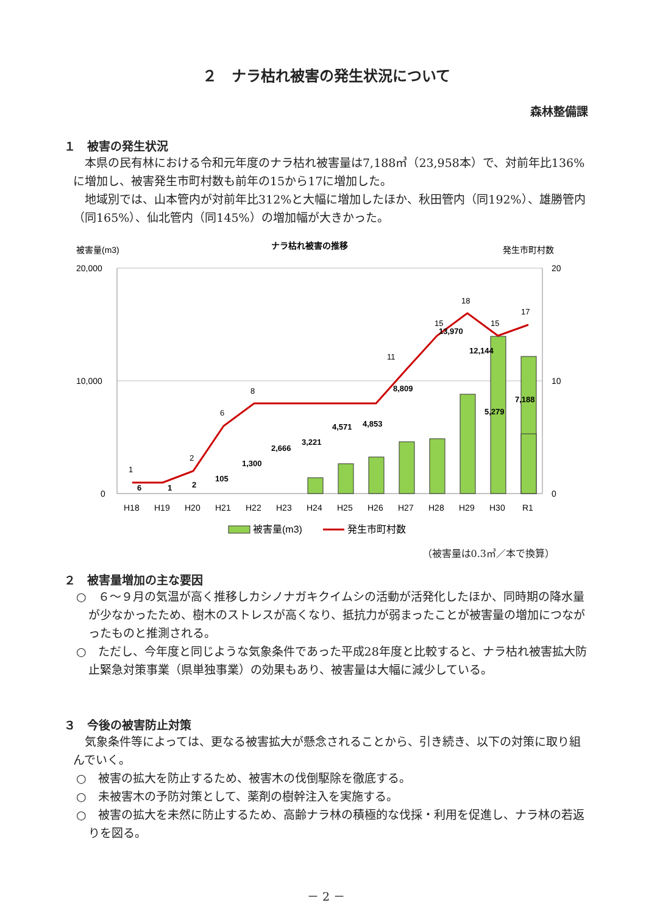２　ナラ枯れ被害の発生状況について
森林整備課
１　被害の発生状況
　本県の民有林における令和元年度のナラ枯れ被害量は7,188㎥（23,958本）で、対前年比136%に増加し、被害発生市町村数も前年の15から17に増加した。
　地域別では、山本管内が対前年比312%と大幅に増加したほか、秋田管内（同192%）、雄勝管内（同165%）、仙北管内（同145%）の増加幅が大きかった。
被害量(m3)
ナラ枯れ被害の推移
発生市町村数
20,000
10,000
0
20
10
0
6
1
2
105
1,300
2,666
3,221
4,571
4,853
8,809
13,970
12,144
5,279
7,188
1
2
6
8
11
15
18
15
17
H18
H19
H20
H21
H22
H23
H24
H25
H26
H27
H28
H29
H30
R1
被害量(m3)
発生市町村数
（被害量は0.3㎥／本で換算）
２　被害量増加の主な要因
○　６～９月の気温が高く推移しカシノナガキクイムシの活動が活発化したほか、同時期の降水量が少なかったため、樹木のストレスが高くなり、抵抗力が弱まったことが被害量の増加につながったものと推測される。
○　ただし、今年度と同じような気象条件であった平成28年度と比較すると、ナラ枯れ被害拡大防止緊急対策事業（県単独事業）の効果もあり、被害量は大幅に減少している。
３　今後の被害防止対策
　気象条件等によっては、更なる被害拡大が懸念されることから、引き続き、以下の対策に取り組んでいく。
○　被害の拡大を防止するため、被害木の伐倒駆除を徹底する。
○　未被害木の予防対策として、薬剤の樹幹注入を実施する。
○　被害の拡大を未然に防止するため、高齢ナラ林の積極的な伐採・利用を促進し、ナラ林の若返りを図る。
－ 2 －